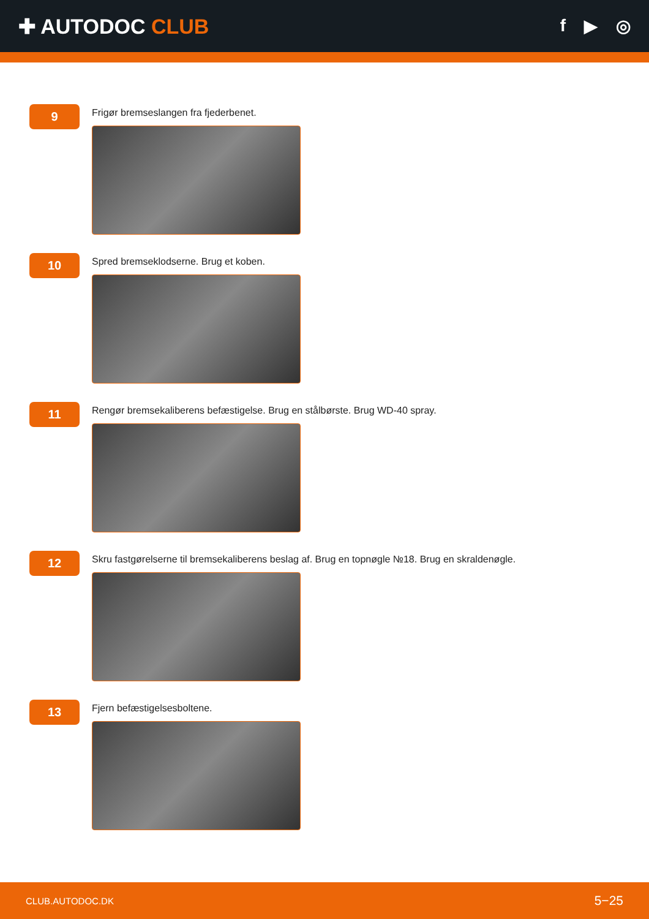✚ AUTODOC CLUB
f ▶ ◎
9
Frigør bremseslangen fra fjederbenet.
10
Spred bremseklodserne. Brug et koben.
11
Rengør bremsekaliberens befæstigelse. Brug en stålbørste. Brug WD-40 spray.
12
Skru fastgørelserne til bremsekaliberens beslag af. Brug en topnøgle №18. Brug en skraldenøgle.
13
Fjern befæstigelsesboltene.
CLUB.AUTODOC.DK 5−25